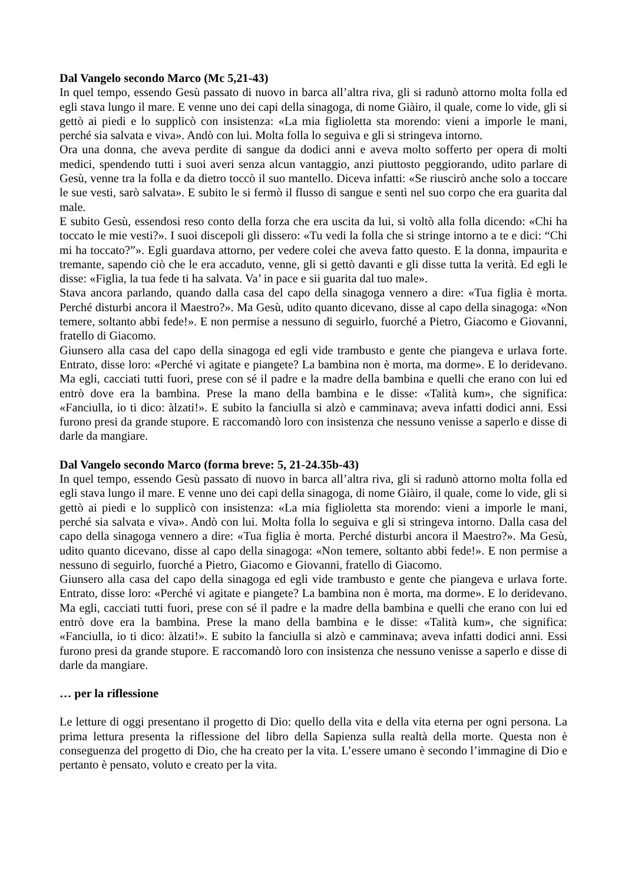Dal Vangelo secondo Marco (Mc 5,21-43)
In quel tempo, essendo Gesù passato di nuovo in barca all’altra riva, gli si radunò attorno molta folla ed egli stava lungo il mare. E venne uno dei capi della sinagoga, di nome Giàiro, il quale, come lo vide, gli si gettò ai piedi e lo supplicò con insistenza: «La mia figlioletta sta morendo: vieni a imporle le mani, perché sia salvata e viva». Andò con lui. Molta folla lo seguiva e gli si stringeva intorno.
Ora una donna, che aveva perdite di sangue da dodici anni e aveva molto sofferto per opera di molti medici, spendendo tutti i suoi averi senza alcun vantaggio, anzi piuttosto peggiorando, udito parlare di Gesù, venne tra la folla e da dietro toccò il suo mantello. Diceva infatti: «Se riuscirò anche solo a toccare le sue vesti, sarò salvata». E subito le si fermò il flusso di sangue e sentì nel suo corpo che era guarita dal male.
E subito Gesù, essendosi reso conto della forza che era uscita da lui, si voltò alla folla dicendo: «Chi ha toccato le mie vesti?». I suoi discepoli gli dissero: «Tu vedi la folla che si stringe intorno a te e dici: “Chi mi ha toccato?”». Egli guardava attorno, per vedere colei che aveva fatto questo. E la donna, impaurita e tremante, sapendo ciò che le era accaduto, venne, gli si gettò davanti e gli disse tutta la verità. Ed egli le disse: «Figlia, la tua fede ti ha salvata. Va’ in pace e sii guarita dal tuo male».
Stava ancora parlando, quando dalla casa del capo della sinagoga vennero a dire: «Tua figlia è morta. Perché disturbi ancora il Maestro?». Ma Gesù, udito quanto dicevano, disse al capo della sinagoga: «Non temere, soltanto abbi fede!». E non permise a nessuno di seguirlo, fuorché a Pietro, Giacomo e Giovanni, fratello di Giacomo.
Giunsero alla casa del capo della sinagoga ed egli vide trambusto e gente che piangeva e urlava forte. Entrato, disse loro: «Perché vi agitate e piangete? La bambina non è morta, ma dorme». E lo deridevano. Ma egli, cacciati tutti fuori, prese con sé il padre e la madre della bambina e quelli che erano con lui ed entrò dove era la bambina. Prese la mano della bambina e le disse: «Talità kum», che significa: «Fanciulla, io ti dico: àlzati!». E subito la fanciulla si alzò e camminava; aveva infatti dodici anni. Essi furono presi da grande stupore. E raccomandò loro con insistenza che nessuno venisse a saperlo e disse di darle da mangiare.
Dal Vangelo secondo Marco (forma breve: 5, 21-24.35b-43)
In quel tempo, essendo Gesù passato di nuovo in barca all’altra riva, gli si radunò attorno molta folla ed egli stava lungo il mare. E venne uno dei capi della sinagoga, di nome Giàiro, il quale, come lo vide, gli si gettò ai piedi e lo supplicò con insistenza: «La mia figlioletta sta morendo: vieni a imporle le mani, perché sia salvata e viva». Andò con lui. Molta folla lo seguiva e gli si stringeva intorno. Dalla casa del capo della sinagoga vennero a dire: «Tua figlia è morta. Perché disturbi ancora il Maestro?». Ma Gesù, udito quanto dicevano, disse al capo della sinagoga: «Non temere, soltanto abbi fede!». E non permise a nessuno di seguirlo, fuorché a Pietro, Giacomo e Giovanni, fratello di Giacomo.
Giunsero alla casa del capo della sinagoga ed egli vide trambusto e gente che piangeva e urlava forte. Entrato, disse loro: «Perché vi agitate e piangete? La bambina non è morta, ma dorme». E lo deridevano. Ma egli, cacciati tutti fuori, prese con sé il padre e la madre della bambina e quelli che erano con lui ed entrò dove era la bambina. Prese la mano della bambina e le disse: «Talità kum», che significa: «Fanciulla, io ti dico: àlzati!». E subito la fanciulla si alzò e camminava; aveva infatti dodici anni. Essi furono presi da grande stupore. E raccomandò loro con insistenza che nessuno venisse a saperlo e disse di darle da mangiare.
… per la riflessione
Le letture di oggi presentano il progetto di Dio: quello della vita e della vita eterna per ogni persona. La prima lettura presenta la riflessione del libro della Sapienza sulla realtà della morte. Questa non è conseguenza del progetto di Dio, che ha creato per la vita. L’essere umano è secondo l’immagine di Dio e pertanto è pensato, voluto e creato per la vita.